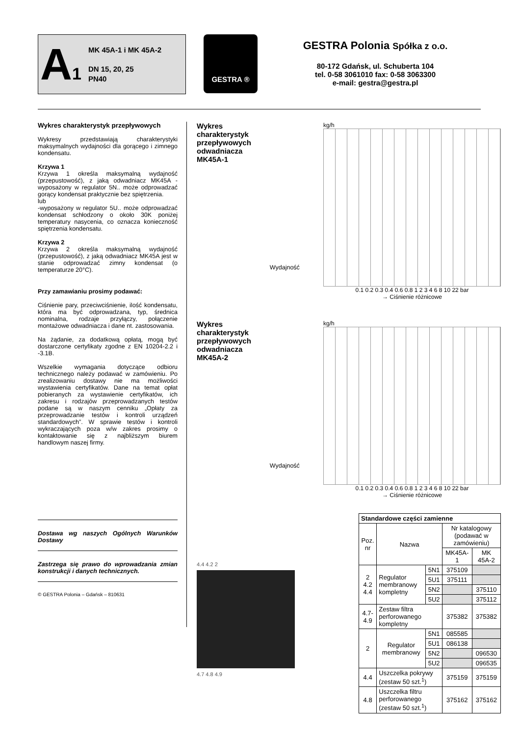A<sub>1</sub>
MK 45A-1 i MK 45A-2
DN 15, 20, 25
PN40
GESTRA ®
GESTRA Polonia Spółka z o.o.
80-172 Gdańsk, ul. Schuberta 104
tel. 0-58 3061010 fax: 0-58 3063300
e-mail: gestra@gestra.pl
Wykres charakterystyk przepływowych
Wykresy przedstawiają charakterystyki maksymalnych wydajności dla gorącego i zimnego kondensatu.
Krzywa 1
Krzywa 1 określa maksymalną wydajność (przepustowość), z jaką odwadniacz MK45A -wyposażony w regulator 5N.. może odprowadzać gorący kondensat praktycznie bez spiętrzenia.
lub
-wyposażony w regulator 5U.. może odprowadzać kondensat schłodzony o około 30K poniżej temperatury nasycenia, co oznacza konieczność spiętrzenia kondensatu.
Krzywa 2
Krzywa 2 określa maksymalną wydajność (przepustowość), z jaką odwadniacz MK45A jest w stanie odprowadzać zimny kondensat (o temperaturze 20°C).
Przy zamawianiu prosimy podawać:
Ciśnienie pary, przeciwciśnienie, ilość kondensatu, która ma być odprowadzana, typ, średnica nominalna, rodzaje przyłączy, połączenie montażowe odwadniacza i dane nt. zastosowania.
Na żądanie, za dodatkową opłatą, mogą być dostarczone certyfikaty zgodne z EN 10204-2.2 i -3.1B.
Wszelkie wymagania dotyczące odbioru technicznego należy podawać w zamówieniu. Po zrealizowaniu dostawy nie ma możliwości wystawienia certyfikatów. Dane na temat opłat pobieranych za wystawienie certyfikatów, ich zakresu i rodzajów przeprowadzanych testów podane są w naszym cenniku „Opłaty za przeprowadzanie testów i kontroli urządzeń standardowych”. W sprawie testów i kontroli wykraczających poza w/w zakres prosimy o kontaktowanie się z najbliższym biurem handlowym naszej firmy.
Dostawa wg naszych Ogólnych Warunków Dostawy
Zastrzega się prawo do wprowadzania zmian konstrukcji i danych technicznych.
© GESTRA Polonia – Gdańsk – 810631
Wykres charakterystyk przepływowych odwadniacza MK45A-1
Wydajność
kg/h
0.1 0.2 0.3 0.4 0.6 0.8 1 2 3 4 6 8 10 22 bar
→ Ciśnienie różnicowe
Wykres charakterystyk przepływowych odwadniacza MK45A-2
Wydajność
kg/h
0.1 0.2 0.3 0.4 0.6 0.8 1 2 3 4 6 8 10 22 bar
→ Ciśnienie różnicowe
| Standardowe części zamienne | | | | |
| --- | --- | --- | --- | --- |
| Poz. nr | Nazwa | | Nr katalogowy (podawać w zamówieniu) | |
| | | | MK45A-1 | MK 45A-2 |
| 2 4.2 4.4 | Regulator membranowy kompletny | 5N1 | 375109 | |
| | | 5U1 | 375111 | |
| | | 5N2 | | 375110 |
| | | 5U2 | | 375112 |
| 4.7- 4.9 | Zestaw filtra perforowanego kompletny | | 375382 | 375382 |
| 2 | Regulator membranowy | 5N1 | 085585 | |
| | | 5U1 | 086138 | |
| | | 5N2 | | 096530 |
| | | 5U2 | | 096535 |
| 4.4 | Uszczelka pokrywy (zestaw 50 szt.<sup>1</sup>) | | 375159 | 375159 |
| 4.8 | Uszczelka filtru perforowanego (zestaw 50 szt.<sup>1</sup>) | | 375162 | 375162 |
4.4 4.2 2
4.7 4.8 4.9